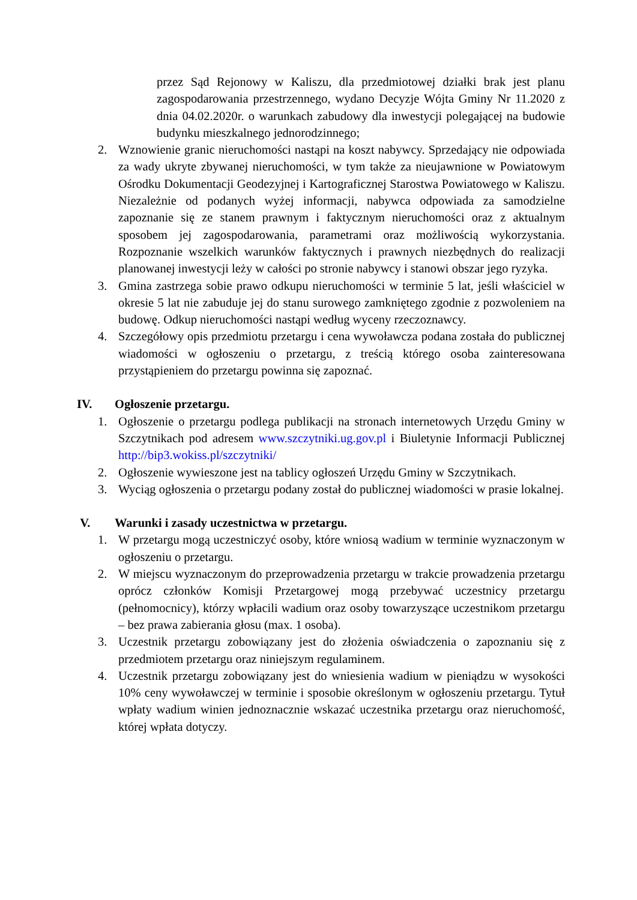przez Sąd Rejonowy w Kaliszu, dla przedmiotowej działki brak jest planu zagospodarowania przestrzennego, wydano Decyzje Wójta Gminy Nr 11.2020 z dnia 04.02.2020r. o warunkach zabudowy dla inwestycji polegającej na budowie budynku mieszkalnego jednorodzinnego;
2. Wznowienie granic nieruchomości nastąpi na koszt nabywcy. Sprzedający nie odpowiada za wady ukryte zbywanej nieruchomości, w tym także za nieujawnione w Powiatowym Ośrodku Dokumentacji Geodezyjnej i Kartograficznej Starostwa Powiatowego w Kaliszu. Niezależnie od podanych wyżej informacji, nabywca odpowiada za samodzielne zapoznanie się ze stanem prawnym i faktycznym nieruchomości oraz z aktualnym sposobem jej zagospodarowania, parametrami oraz możliwością wykorzystania. Rozpoznanie wszelkich warunków faktycznych i prawnych niezbędnych do realizacji planowanej inwestycji leży w całości po stronie nabywcy i stanowi obszar jego ryzyka.
3. Gmina zastrzega sobie prawo odkupu nieruchomości w terminie 5 lat, jeśli właściciel w okresie 5 lat nie zabuduje jej do stanu surowego zamkniętego zgodnie z pozwoleniem na budowę. Odkup nieruchomości nastąpi według wyceny rzeczoznawcy.
4. Szczegółowy opis przedmiotu przetargu i cena wywoławcza podana została do publicznej wiadomości w ogłoszeniu o przetargu, z treścią którego osoba zainteresowana przystąpieniem do przetargu powinna się zapoznać.
IV. Ogłoszenie przetargu.
1. Ogłoszenie o przetargu podlega publikacji na stronach internetowych Urzędu Gminy w Szczytnikach pod adresem www.szczytniki.ug.gov.pl i Biuletynie Informacji Publicznej http://bip3.wokiss.pl/szczytniki/
2. Ogłoszenie wywieszone jest na tablicy ogłoszeń Urzędu Gminy w Szczytnikach.
3. Wyciąg ogłoszenia o przetargu podany został do publicznej wiadomości w prasie lokalnej.
V. Warunki i zasady uczestnictwa w przetargu.
1. W przetargu mogą uczestniczyć osoby, które wniosą wadium w terminie wyznaczonym w ogłoszeniu o przetargu.
2. W miejscu wyznaczonym do przeprowadzenia przetargu w trakcie prowadzenia przetargu oprócz członków Komisji Przetargowej mogą przebywać uczestnicy przetargu (pełnomocnicy), którzy wpłacili wadium oraz osoby towarzyszące uczestnikom przetargu – bez prawa zabierania głosu (max. 1 osoba).
3. Uczestnik przetargu zobowiązany jest do złożenia oświadczenia o zapoznaniu się z przedmiotem przetargu oraz niniejszym regulaminem.
4. Uczestnik przetargu zobowiązany jest do wniesienia wadium w pieniądzu w wysokości 10% ceny wywoławczej w terminie i sposobie określonym w ogłoszeniu przetargu. Tytuł wpłaty wadium winien jednoznacznie wskazać uczestnika przetargu oraz nieruchomość, której wpłata dotyczy.